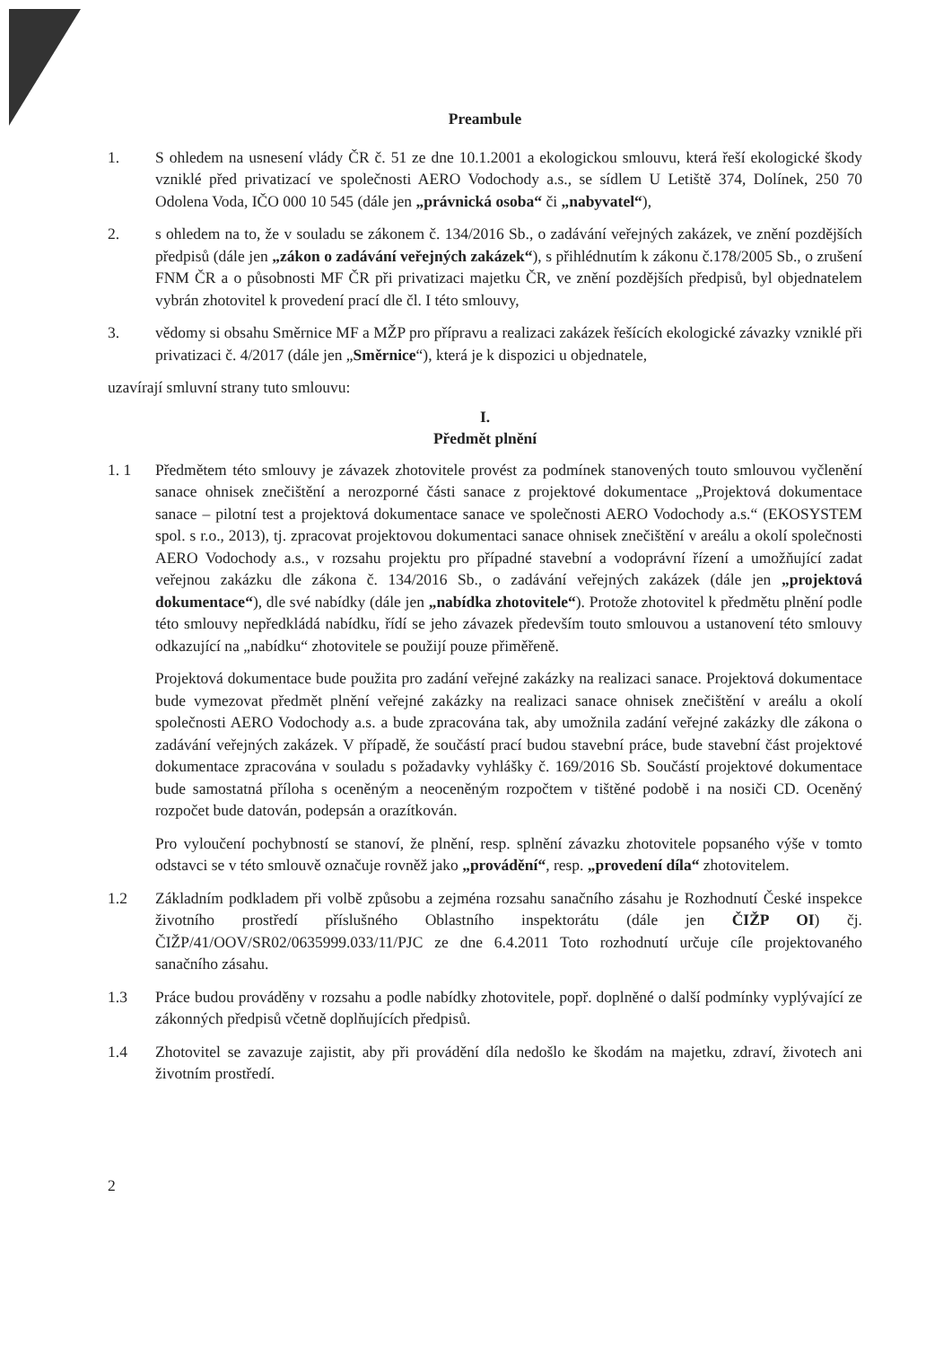Preambule
1. S ohledem na usnesení vlády ČR č. 51 ze dne 10.1.2001 a ekologickou smlouvu, která řeší ekologické škody vzniklé před privatizací ve společnosti AERO Vodochody a.s., se sídlem U Letiště 374, Dolínek, 250 70 Odolena Voda, IČO 000 10 545 (dále jen „právnická osoba“ či „nabyvatel“),
2. s ohledem na to, že v souladu se zákonem č. 134/2016 Sb., o zadávání veřejných zakázek, ve znění pozdějších předpisů (dále jen „zákon o zadávání veřejných zakázek“), s přihlédnutím k zákonu č.178/2005 Sb., o zrušení FNM ČR a o působnosti MF ČR při privatizaci majetku ČR, ve znění pozdějších předpisů, byl objednatelem vybrán zhotovitel k provedení prací dle čl. I této smlouvy,
3. vědomy si obsahu Směrnice MF a MŽP pro přípravu a realizaci zakázek řešících ekologické závazky vzniklé při privatizaci č. 4/2017 (dále jen „Směrnice“), která je k dispozici u objednatele,
uzavírají smluvní strany tuto smlouvu:
I.
Předmět plnění
1. 1 Předmětem této smlouvy je závazek zhotovitele provést za podmínek stanovených touto smlouvou vyčlenění sanace ohnisek znečištění a nerozporné části sanace z projektové dokumentace „Projektová dokumentace sanace – pilotní test a projektová dokumentace sanace ve společnosti AERO Vodochody a.s.“ (EKOSYSTEM spol. s r.o., 2013), tj. zpracovat projektovou dokumentaci sanace ohnisek znečištění v areálu a okolí společnosti AERO Vodochody a.s., v rozsahu projektu pro případné stavební a vodoprávní řízení a umožňující zadat veřejnou zakázku dle zákona č. 134/2016 Sb., o zadávání veřejných zakázek (dále jen „projektová dokumentace“), dle své nabídky (dále jen „nabídka zhotovitele“). Protože zhotovitel k předmětu plnění podle této smlouvy nepředkládá nabídku, řídí se jeho závazek především touto smlouvou a ustanovení této smlouvy odkazující na „nabídku“ zhotovitele se použijí pouze přiměřeně.
Projektová dokumentace bude použita pro zadání veřejné zakázky na realizaci sanace. Projektová dokumentace bude vymezovat předmět plnění veřejné zakázky na realizaci sanace ohnisek znečištění v areálu a okolí společnosti AERO Vodochody a.s. a bude zpracována tak, aby umožnila zadání veřejné zakázky dle zákona o zadávání veřejných zakázek. V případě, že součástí prací budou stavební práce, bude stavební část projektové dokumentace zpracována v souladu s požadavky vyhlášky č. 169/2016 Sb. Součástí projektové dokumentace bude samostatná příloha s oceněným a neoceněným rozpočtem v tištěné podobě i na nosiči CD. Oceněný rozpočet bude datován, podepsán a orazítkován.
Pro vyloučení pochybností se stanoví, že plnění, resp. splnění závazku zhotovitele popsaného výše v tomto odstavci se v této smlouvě označuje rovněž jako „provádění“, resp. „provedení díla“ zhotovitelem.
1.2 Základním podkladem při volbě způsobu a zejména rozsahu sanačního zásahu je Rozhodnutí České inspekce životního prostředí příslušného Oblastního inspektorátu (dále jen ČIŽP OI) čj. ČIŽP/41/OOV/SR02/0635999.033/11/PJC ze dne 6.4.2011 Toto rozhodnutí určuje cíle projektovaného sanačního zásahu.
1.3 Práce budou prováděny v rozsahu a podle nabídky zhotovitele, popř. doplněné o další podmínky vyplývající ze zákonných předpisů včetně doplňujících předpisů.
1.4 Zhotovitel se zavazuje zajistit, aby při provádění díla nedošlo ke škodám na majetku, zdraví, životech ani životním prostředí.
2